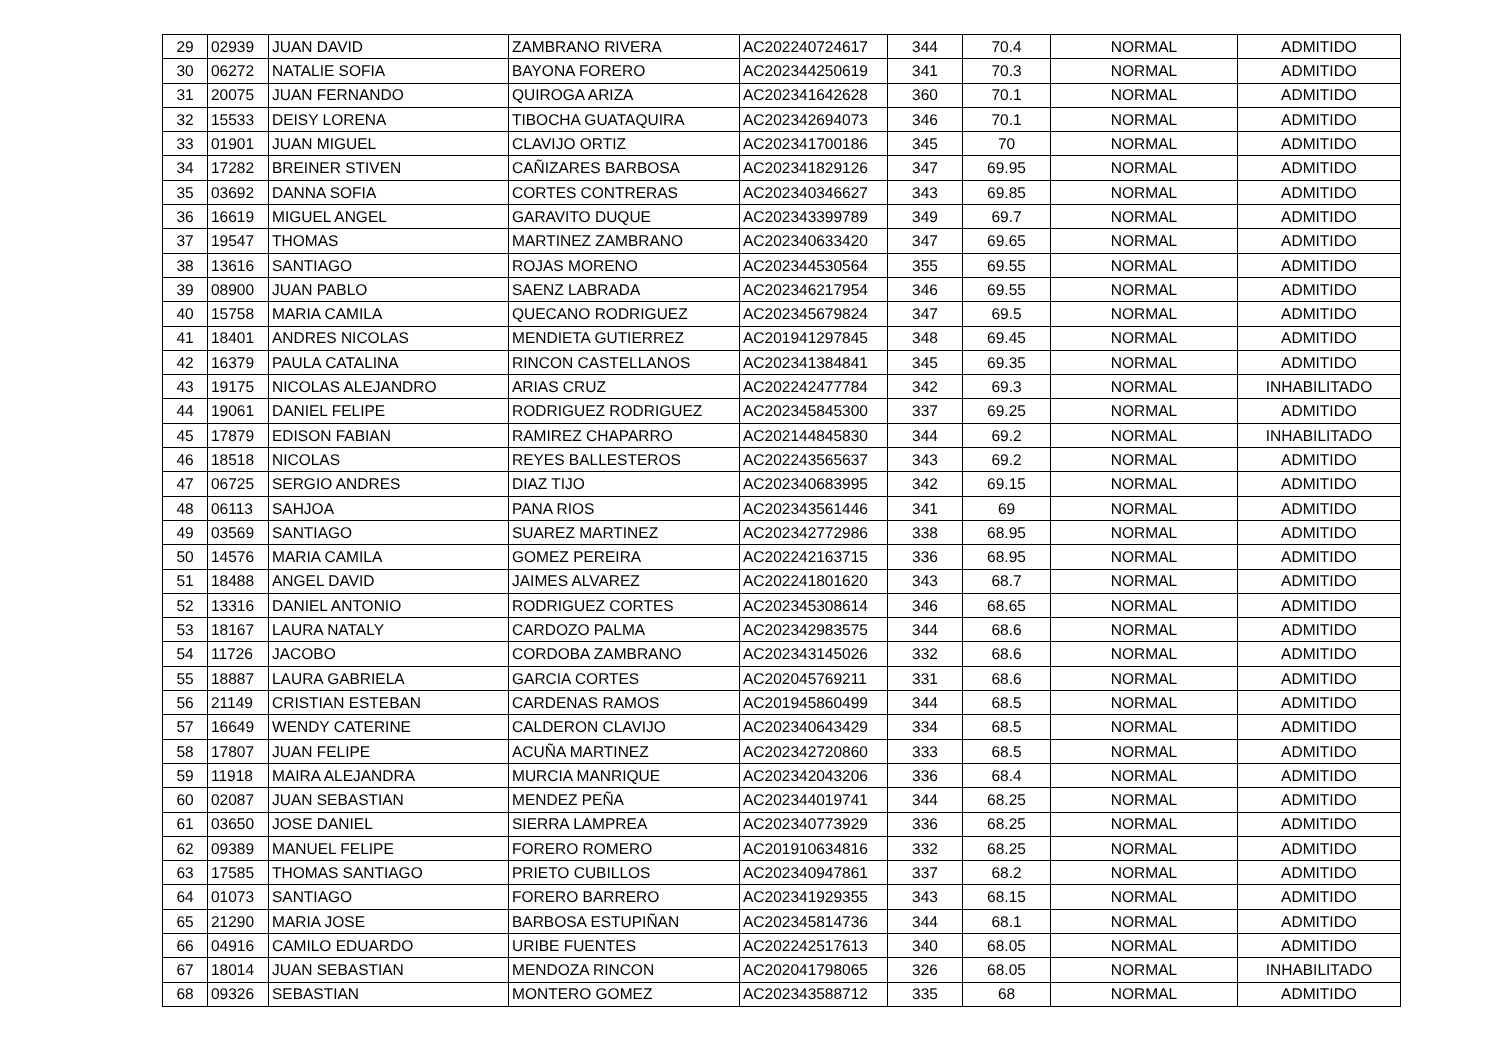| 29 | 02939 | JUAN DAVID | ZAMBRANO RIVERA | AC202240724617 | 344 | 70.4 | NORMAL | ADMITIDO |
| 30 | 06272 | NATALIE SOFIA | BAYONA FORERO | AC202344250619 | 341 | 70.3 | NORMAL | ADMITIDO |
| 31 | 20075 | JUAN FERNANDO | QUIROGA ARIZA | AC202341642628 | 360 | 70.1 | NORMAL | ADMITIDO |
| 32 | 15533 | DEISY LORENA | TIBOCHA GUATAQUIRA | AC202342694073 | 346 | 70.1 | NORMAL | ADMITIDO |
| 33 | 01901 | JUAN MIGUEL | CLAVIJO ORTIZ | AC202341700186 | 345 | 70 | NORMAL | ADMITIDO |
| 34 | 17282 | BREINER STIVEN | CAÑIZARES BARBOSA | AC202341829126 | 347 | 69.95 | NORMAL | ADMITIDO |
| 35 | 03692 | DANNA SOFIA | CORTES CONTRERAS | AC202340346627 | 343 | 69.85 | NORMAL | ADMITIDO |
| 36 | 16619 | MIGUEL ANGEL | GARAVITO DUQUE | AC202343399789 | 349 | 69.7 | NORMAL | ADMITIDO |
| 37 | 19547 | THOMAS | MARTINEZ ZAMBRANO | AC202340633420 | 347 | 69.65 | NORMAL | ADMITIDO |
| 38 | 13616 | SANTIAGO | ROJAS MORENO | AC202344530564 | 355 | 69.55 | NORMAL | ADMITIDO |
| 39 | 08900 | JUAN PABLO | SAENZ LABRADA | AC202346217954 | 346 | 69.55 | NORMAL | ADMITIDO |
| 40 | 15758 | MARIA CAMILA | QUECANO RODRIGUEZ | AC202345679824 | 347 | 69.5 | NORMAL | ADMITIDO |
| 41 | 18401 | ANDRES NICOLAS | MENDIETA GUTIERREZ | AC201941297845 | 348 | 69.45 | NORMAL | ADMITIDO |
| 42 | 16379 | PAULA CATALINA | RINCON CASTELLANOS | AC202341384841 | 345 | 69.35 | NORMAL | ADMITIDO |
| 43 | 19175 | NICOLAS ALEJANDRO | ARIAS CRUZ | AC202242477784 | 342 | 69.3 | NORMAL | INHABILITADO |
| 44 | 19061 | DANIEL FELIPE | RODRIGUEZ RODRIGUEZ | AC202345845300 | 337 | 69.25 | NORMAL | ADMITIDO |
| 45 | 17879 | EDISON FABIAN | RAMIREZ CHAPARRO | AC202144845830 | 344 | 69.2 | NORMAL | INHABILITADO |
| 46 | 18518 | NICOLAS | REYES BALLESTEROS | AC202243565637 | 343 | 69.2 | NORMAL | ADMITIDO |
| 47 | 06725 | SERGIO ANDRES | DIAZ TIJO | AC202340683995 | 342 | 69.15 | NORMAL | ADMITIDO |
| 48 | 06113 | SAHJOA | PANA RIOS | AC202343561446 | 341 | 69 | NORMAL | ADMITIDO |
| 49 | 03569 | SANTIAGO | SUAREZ MARTINEZ | AC202342772986 | 338 | 68.95 | NORMAL | ADMITIDO |
| 50 | 14576 | MARIA CAMILA | GOMEZ PEREIRA | AC202242163715 | 336 | 68.95 | NORMAL | ADMITIDO |
| 51 | 18488 | ANGEL DAVID | JAIMES ALVAREZ | AC202241801620 | 343 | 68.7 | NORMAL | ADMITIDO |
| 52 | 13316 | DANIEL ANTONIO | RODRIGUEZ CORTES | AC202345308614 | 346 | 68.65 | NORMAL | ADMITIDO |
| 53 | 18167 | LAURA NATALY | CARDOZO PALMA | AC202342983575 | 344 | 68.6 | NORMAL | ADMITIDO |
| 54 | 11726 | JACOBO | CORDOBA ZAMBRANO | AC202343145026 | 332 | 68.6 | NORMAL | ADMITIDO |
| 55 | 18887 | LAURA GABRIELA | GARCIA CORTES | AC202045769211 | 331 | 68.6 | NORMAL | ADMITIDO |
| 56 | 21149 | CRISTIAN ESTEBAN | CARDENAS RAMOS | AC201945860499 | 344 | 68.5 | NORMAL | ADMITIDO |
| 57 | 16649 | WENDY CATERINE | CALDERON CLAVIJO | AC202340643429 | 334 | 68.5 | NORMAL | ADMITIDO |
| 58 | 17807 | JUAN FELIPE | ACUÑA MARTINEZ | AC202342720860 | 333 | 68.5 | NORMAL | ADMITIDO |
| 59 | 11918 | MAIRA ALEJANDRA | MURCIA MANRIQUE | AC202342043206 | 336 | 68.4 | NORMAL | ADMITIDO |
| 60 | 02087 | JUAN SEBASTIAN | MENDEZ PEÑA | AC202344019741 | 344 | 68.25 | NORMAL | ADMITIDO |
| 61 | 03650 | JOSE DANIEL | SIERRA LAMPREA | AC202340773929 | 336 | 68.25 | NORMAL | ADMITIDO |
| 62 | 09389 | MANUEL FELIPE | FORERO ROMERO | AC201910634816 | 332 | 68.25 | NORMAL | ADMITIDO |
| 63 | 17585 | THOMAS SANTIAGO | PRIETO CUBILLOS | AC202340947861 | 337 | 68.2 | NORMAL | ADMITIDO |
| 64 | 01073 | SANTIAGO | FORERO BARRERO | AC202341929355 | 343 | 68.15 | NORMAL | ADMITIDO |
| 65 | 21290 | MARIA JOSE | BARBOSA ESTUPIÑAN | AC202345814736 | 344 | 68.1 | NORMAL | ADMITIDO |
| 66 | 04916 | CAMILO EDUARDO | URIBE FUENTES | AC202242517613 | 340 | 68.05 | NORMAL | ADMITIDO |
| 67 | 18014 | JUAN SEBASTIAN | MENDOZA RINCON | AC202041798065 | 326 | 68.05 | NORMAL | INHABILITADO |
| 68 | 09326 | SEBASTIAN | MONTERO GOMEZ | AC202343588712 | 335 | 68 | NORMAL | ADMITIDO |